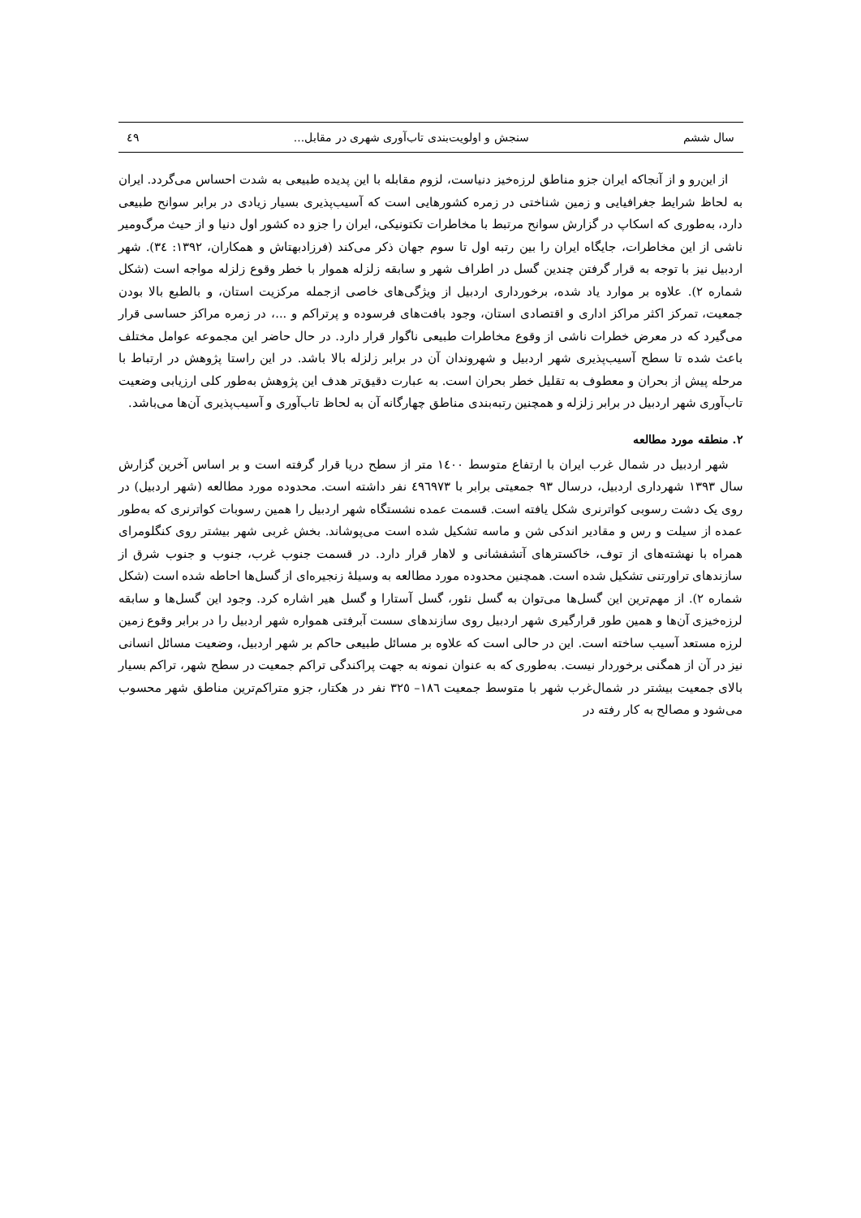سال ششم سنجش و اولویت‌بندی تاب‌آوری شهری در مقابل... ٤٩
از این‌رو و از آنجاکه ایران جزو مناطق لرزه‌خیز دنیاست، لزوم مقابله با این پدیده طبیعی به شدت احساس می‌گردد. ایران به لحاظ شرایط جغرافیایی و زمین شناختی در زمره کشورهایی است که آسیب‌پذیری بسیار زیادی در برابر سوانح طبیعی دارد، به‌طوری که اسکاپ در گزارش سوانح مرتبط با مخاطرات تکتونیکی، ایران را جزو ده کشور اول دنیا و از حیث مرگ‌ومیر ناشی از این مخاطرات، جایگاه ایران را بین رتبه اول تا سوم جهان ذکر می‌کند (فرزادبهتاش و همکاران، ۱۳۹۲: ٣٤). شهر اردبیل نیز با توجه به قرار گرفتن چندین گسل در اطراف شهر و سابقه زلزله هموار با خطر وقوع زلزله مواجه است (شکل شماره ۲). علاوه بر موارد یاد شده، برخورداری اردبیل از ویژگی‌های خاصی ازجمله مرکزیت استان، و بالطبع بالا بودن جمعیت، تمرکز اکثر مراکز اداری و اقتصادی استان، وجود بافت‌های فرسوده و پرتراکم و ...، در زمره مراکز حساسی قرار می‌گیرد که در معرض خطرات ناشی از وقوع مخاطرات طبیعی ناگوار قرار دارد. در حال حاضر این مجموعه عوامل مختلف باعث شده تا سطح آسیب‌پذیری شهر اردبیل و شهروندان آن در برابر زلزله بالا باشد. در این راستا پژوهش در ارتباط با مرحله پیش از بحران و معطوف به تقلیل خطر بحران است. به عبارت دقیق‌تر هدف این پژوهش به‌طور کلی ارزیابی وضعیت تاب‌آوری شهر اردبیل در برابر زلزله و همچنین رتبه‌بندی مناطق چهارگانه آن به لحاظ تاب‌آوری و آسیب‌پذیری آن‌ها می‌باشد.
۲. منطقه مورد مطالعه
شهر اردبیل در شمال غرب ایران با ارتفاع متوسط ۱٤۰۰ متر از سطح دریا قرار گرفته است و بر اساس آخرین گزارش سال ۱۳۹۳ شهرداری اردبیل، درسال ۹۳ جمعیتی برابر با ٤۹٦۹۷۳ نفر داشته است. محدوده مورد مطالعه (شهر اردبیل) در روی یک دشت رسوبی کواترنری شکل یافته است. قسمت عمده نشستگاه شهر اردبیل را همین رسوبات کواترنری که به‌طور عمده از سیلت و رس و مقادیر اندکی شن و ماسه تشکیل شده است می‌پوشاند. بخش غربی شهر بیشتر روی کنگلومرای همراه با نهشته‌های از توف، خاکسترهای آتشفشانی و لاهار قرار دارد. در قسمت جنوب غرب، جنوب و جنوب شرق از سازندهای تراورتنی تشکیل شده است. همچنین محدوده مورد مطالعه به وسیلهٔ زنجیره‌ای از گسل‌ها احاطه شده است (شکل شماره ۲). از مهم‌ترین این گسل‌ها می‌توان به گسل نئور، گسل آستارا و گسل هیر اشاره کرد. وجود این گسل‌ها و سابقه لرزه‌خیزی آن‌ها و همین طور قرارگیری شهر اردبیل روی سازندهای سست آبرفتی همواره شهر اردبیل را در برابر وقوع زمین لرزه مستعد آسیب ساخته است. این در حالی است که علاوه بر مسائل طبیعی حاکم بر شهر اردبیل، وضعیت مسائل انسانی نیز در آن از همگنی برخوردار نیست. به‌طوری که به عنوان نمونه به جهت پراکندگی تراکم جمعیت در سطح شهر، تراکم بسیار بالای جمعیت بیشتر در شمال‌غرب شهر با متوسط جمعیت ۱۸٦– ۳۲٥ نفر در هکتار، جزو متراکم‌ترین مناطق شهر محسوب می‌شود و مصالح به کار رفته در